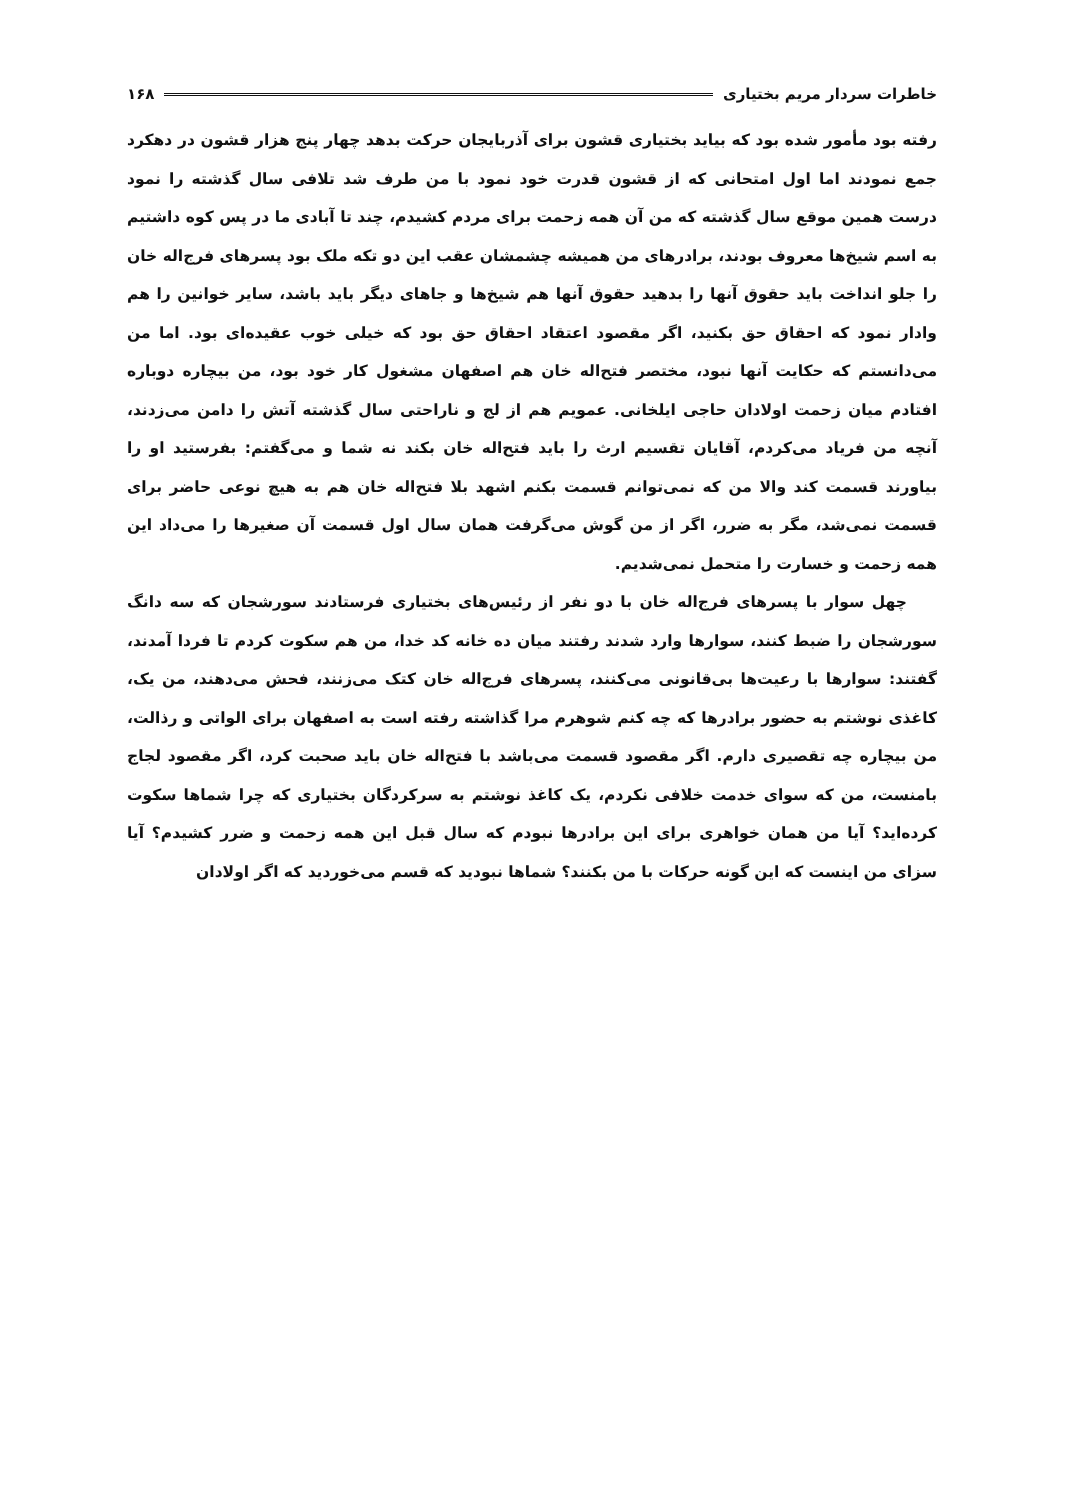خاطرات سردار مریم بختیاری ۱۶۸
رفته بود مأمور شده بود که بیاید بختیاری قشون برای آذربایجان حرکت بدهد چهار پنج هزار قشون در دهکرد جمع نمودند اما اول امتحانی که از قشون قدرت خود نمود با من طرف شد تلافی سال گذشته را نمود درست همین موقع سال گذشته که من آن همه زحمت برای مردم کشیدم، چند تا آبادی ما در پس کوه داشتیم به اسم شیخ‌ها معروف بودند، برادرهای من همیشه چشمشان عقب این دو تکه ملک بود پسرهای فرج‌اله خان را جلو انداخت باید حقوق آنها را بدهید حقوق آنها هم شیخ‌ها و جاهای دیگر باید باشد، سایر خوانین را هم وادار نمود که احقاق حق بکنید، اگر مقصود اعتقاد احقاق حق بود که خیلی خوب عقیده‌ای بود. اما من می‌دانستم که حکایت آنها نبود، مختصر فتح‌اله خان هم اصفهان مشغول کار خود بود، من بیچاره دوباره افتادم میان زحمت اولادان حاجی ایلخانی. عمویم هم از لج و ناراحتی سال گذشته آتش را دامن می‌زدند، آنچه من فریاد می‌کردم، آقایان تقسیم ارث را باید فتح‌اله خان بکند نه شما و می‌گفتم: بفرستید او را بیاورند قسمت کند والا من که نمی‌توانم قسمت بکنم اشهد بلا فتح‌اله خان هم به هیچ نوعی حاضر برای قسمت نمی‌شد، مگر به ضرر، اگر از من گوش می‌گرفت همان سال اول قسمت آن صغیرها را می‌داد این همه زحمت و خسارت را متحمل نمی‌شدیم.
چهل سوار با پسرهای فرج‌اله خان با دو نفر از رئیس‌های بختیاری فرستادند سورشجان که سه دانگ سورشجان را ضبط کنند، سوارها وارد شدند رفتند میان ده خانه کد خدا، من هم سکوت کردم تا فردا آمدند، گفتند: سوارها با رعیت‌ها بی‌قانونی می‌کنند، پسرهای فرج‌اله خان کتک می‌زنند، فحش می‌دهند، من یک، کاغذی نوشتم به حضور برادرها که چه کنم شوهرم مرا گذاشته رفته است به اصفهان برای الواتی و رذالت، من بیچاره چه تقصیری دارم. اگر مقصود قسمت می‌باشد با فتح‌اله خان باید صحبت کرد، اگر مقصود لجاج بامنست، من که سوای خدمت خلافی نکردم، یک کاغذ نوشتم به سرکردگان بختیاری که چرا شماها سکوت کرده‌اید؟ آیا من همان خواهری برای این برادرها نبودم که سال قبل این همه زحمت و ضرر کشیدم؟ آیا سزای من اینست که این گونه حرکات با من بکنند؟ شماها نبودید که قسم می‌خوردید که اگر اولادان